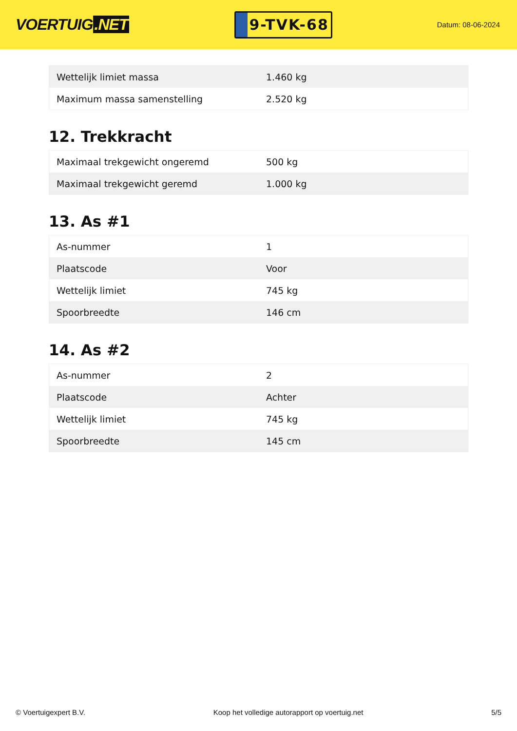VOERTUIG.NET
9-TVK-68
Datum: 08-06-2024
| Wettelijk limiet massa | 1.460 kg |
| Maximum massa samenstelling | 2.520 kg |
12. Trekkracht
| Maximaal trekgewicht ongeremd | 500 kg |
| Maximaal trekgewicht geremd | 1.000 kg |
13. As #1
| As-nummer | 1 |
| Plaatscode | Voor |
| Wettelijk limiet | 745 kg |
| Spoorbreedte | 146 cm |
14. As #2
| As-nummer | 2 |
| Plaatscode | Achter |
| Wettelijk limiet | 745 kg |
| Spoorbreedte | 145 cm |
© Voertuigexpert B.V. Koop het volledige autorapport op voertuig.net 5/5